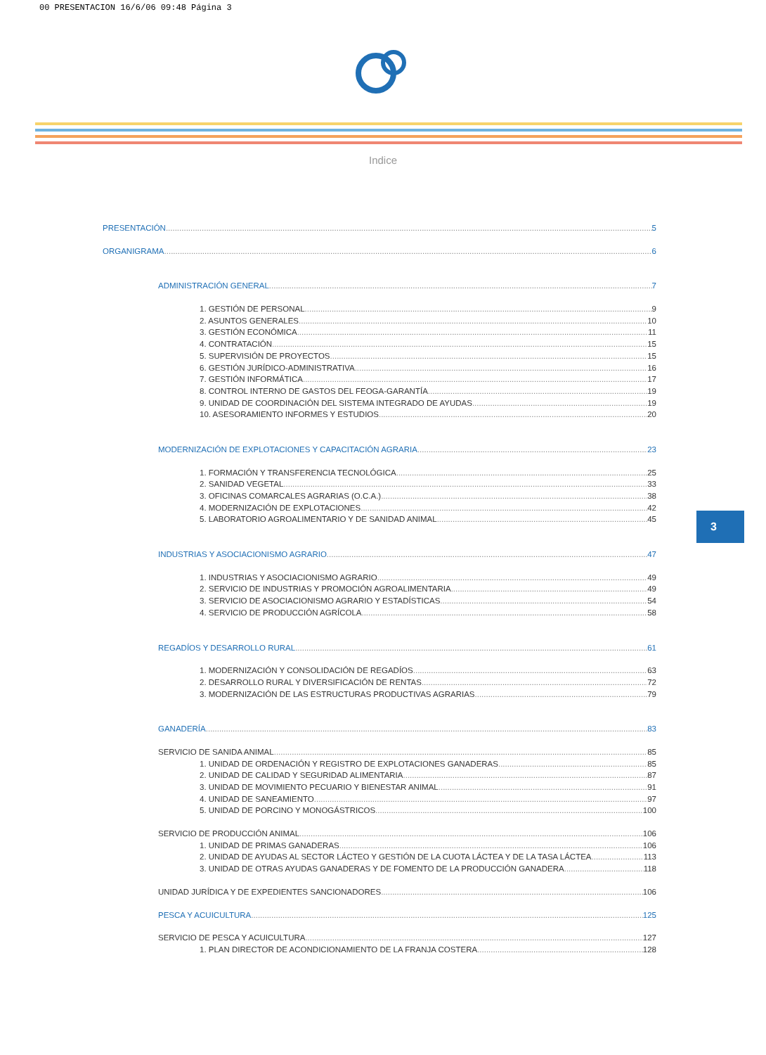00 PRESENTACION 16/6/06 09:48 Página 3
Indice
PRESENTACIÓN 5
ORGANIGRAMA 6
ADMINISTRACIÓN GENERAL 7
1. GESTIÓN DE PERSONAL 9
2. ASUNTOS GENERALES 10
3. GESTIÓN ECONÓMICA 11
4. CONTRATACIÓN 15
5. SUPERVISIÓN DE PROYECTOS 15
6. GESTIÓN JURÍDICO-ADMINISTRATIVA 16
7. GESTIÓN INFORMÁTICA 17
8. CONTROL INTERNO DE GASTOS DEL FEOGA-GARANTÍA 19
9. UNIDAD DE COORDINACIÓN DEL SISTEMA INTEGRADO DE AYUDAS 19
10. ASESORAMIENTO INFORMES Y ESTUDIOS 20
MODERNIZACIÓN DE EXPLOTACIONES Y CAPACITACIÓN AGRARIA 23
1. FORMACIÓN Y TRANSFERENCIA TECNOLÓGICA 25
2. SANIDAD VEGETAL 33
3. OFICINAS COMARCALES AGRARIAS (O.C.A.) 38
4. MODERNIZACIÓN DE EXPLOTACIONES 42
5. LABORATORIO AGROALIMENTARIO Y DE SANIDAD ANIMAL 45
INDUSTRIAS Y ASOCIACIONISMO AGRARIO 47
1. INDUSTRIAS Y ASOCIACIONISMO AGRARIO 49
2. SERVICIO DE INDUSTRIAS Y PROMOCIÓN AGROALIMENTARIA 49
3. SERVICIO DE ASOCIACIONISMO AGRARIO Y ESTADÍSTICAS 54
4. SERVICIO DE PRODUCCIÓN AGRÍCOLA 58
REGADÍOS Y DESARROLLO RURAL 61
1. MODERNIZACIÓN Y CONSOLIDACIÓN DE REGADÍOS 63
2. DESARROLLO RURAL Y DIVERSIFICACIÓN DE RENTAS 72
3. MODERNIZACIÓN DE LAS ESTRUCTURAS PRODUCTIVAS AGRARIAS 79
GANADERÍA 83
SERVICIO DE SANIDA ANIMAL 85
1. UNIDAD DE ORDENACIÓN Y REGISTRO DE EXPLOTACIONES GANADERAS 85
2. UNIDAD DE CALIDAD Y SEGURIDAD ALIMENTARIA 87
3. UNIDAD DE MOVIMIENTO PECUARIO Y BIENESTAR ANIMAL 91
4. UNIDAD DE SANEAMIENTO 97
5. UNIDAD DE PORCINO Y MONOGÁSTRICOS 100
SERVICIO DE PRODUCCIÓN ANIMAL 106
1. UNIDAD DE PRIMAS GANADERAS 106
2. UNIDAD DE AYUDAS AL SECTOR LÁCTEO Y GESTIÓN DE LA CUOTA LÁCTEA Y DE LA TASA LÁCTEA 113
3. UNIDAD DE OTRAS AYUDAS GANADERAS Y DE FOMENTO DE LA PRODUCCIÓN GANADERA 118
UNIDAD JURÍDICA Y DE EXPEDIENTES SANCIONADORES 106
PESCA Y ACUICULTURA 125
SERVICIO DE PESCA Y ACUICULTURA 127
1. PLAN DIRECTOR DE ACONDICIONAMIENTO DE LA FRANJA COSTERA 128
3